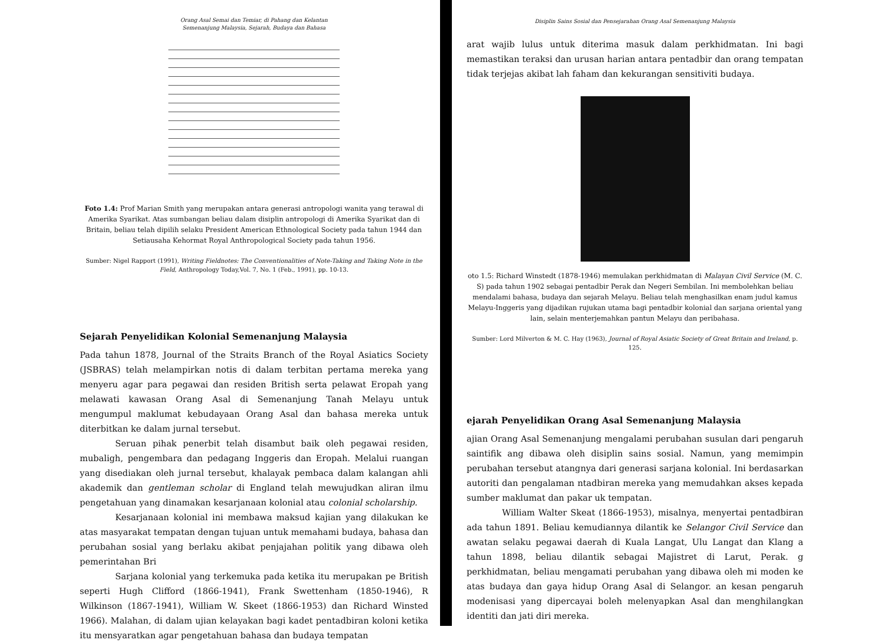Orang Asal Semai dan Temiar, di Pahang dan Kelantan
Semenanjung Malaysia, Sejarah, Budaya dan Bahasa
Foto 1.4: Prof Marian Smith yang merupakan antara generasi antropologi wanita yang terawal di Amerika Syarikat. Atas sumbangan beliau dalam disiplin antropologi di Amerika Syarikat dan di Britain, beliau telah dipilih selaku President American Ethnological Society pada tahun 1944 dan Setiausaha Kehormat Royal Anthropological Society pada tahun 1956.
Sumber: Nigel Rapport (1991), Writing Fieldnotes: The Conventionalities of Note-Taking and Taking Note in the Field, Anthropology Today,Vol. 7, No. 1 (Feb., 1991), pp. 10-13.
Sejarah Penyelidikan Kolonial Semenanjung Malaysia
Pada tahun 1878, Journal of the Straits Branch of the Royal Asiatics Society (JSBRAS) telah melampirkan notis di dalam terbitan pertama mereka yang menyeru agar para pegawai dan residen British serta pelawat Eropah yang melawati kawasan Orang Asal di Semenanjung Tanah Melayu untuk mengumpul maklumat kebudayaan Orang Asal dan bahasa mereka untuk diterbitkan ke dalam jurnal tersebut.
Seruan pihak penerbit telah disambut baik oleh pegawai residen, mubaligh, pengembara dan pedagang Inggeris dan Eropah. Melalui ruangan yang disediakan oleh jurnal tersebut, khalayak pembaca dalam kalangan ahli akademik dan gentleman scholar di England telah mewujudkan aliran ilmu pengetahuan yang dinamakan kesarjanaan kolonial atau colonial scholarship.
Kesarjanaan kolonial ini membawa maksud kajian yang dilakukan ke atas masyarakat tempatan dengan tujuan untuk memahami budaya, bahasa dan perubahan sosial yang berlaku akibat penjajahan politik yang dibawa oleh pemerintahan Bri
Sarjana kolonial yang terkemuka pada ketika itu merupakan pe British seperti Hugh Clifford (1866-1941), Frank Swettenham (1850-1946), R Wilkinson (1867-1941), William W. Skeet (1866-1953) dan Richard Winsted 1966). Malahan, di dalam ujian kelayakan bagi kadet pentadbiran koloni ketika itu mensyaratkan agar pengetahuan bahasa dan budaya tempatan
Disiplin Sains Sosial dan Pensejarahan Orang Asal Semenanjung Malaysia
arat wajib lulus untuk diterima masuk dalam perkhidmatan. Ini bagi memastikan teraksi dan urusan harian antara pentadbir dan orang tempatan tidak terjejas akibat lah faham dan kekurangan sensitiviti budaya.
oto 1.5: Richard Winstedt (1878-1946) memulakan perkhidmatan di Malayan Civil Service (M. C. S) pada tahun 1902 sebagai pentadbir Perak dan Negeri Sembilan. Ini membolehkan beliau mendalami bahasa, budaya dan sejarah Melayu. Beliau telah menghasilkan enam judul kamus Melayu-Inggeris yang dijadikan rujukan utama bagi pentadbir kolonial dan sarjana oriental yang lain, selain menterjemahkan pantun Melayu dan peribahasa.
Sumber: Lord Milverton & M. C. Hay (1963), Journal of Royal Asiatic Society of Great Britain and Ireland, p. 125.
ejarah Penyelidikan Orang Asal Semenanjung Malaysia
ajian Orang Asal Semenanjung mengalami perubahan susulan dari pengaruh saintifik ang dibawa oleh disiplin sains sosial. Namun, yang memimpin perubahan tersebut atangnya dari generasi sarjana kolonial. Ini berdasarkan autoriti dan pengalaman ntadbiran mereka yang memudahkan akses kepada sumber maklumat dan pakar uk tempatan.
William Walter Skeat (1866-1953), misalnya, menyertai pentadbiran ada tahun 1891. Beliau kemudiannya dilantik ke Selangor Civil Service dan awatan selaku pegawai daerah di Kuala Langat, Ulu Langat dan Klang a tahun 1898, beliau dilantik sebagai Majistret di Larut, Perak. g perkhidmatan, beliau mengamati perubahan yang dibawa oleh mi moden ke atas budaya dan gaya hidup Orang Asal di Selangor. an kesan pengaruh modenisasi yang dipercayai boleh melenyapkan Asal dan menghilangkan identiti dan jati diri mereka.